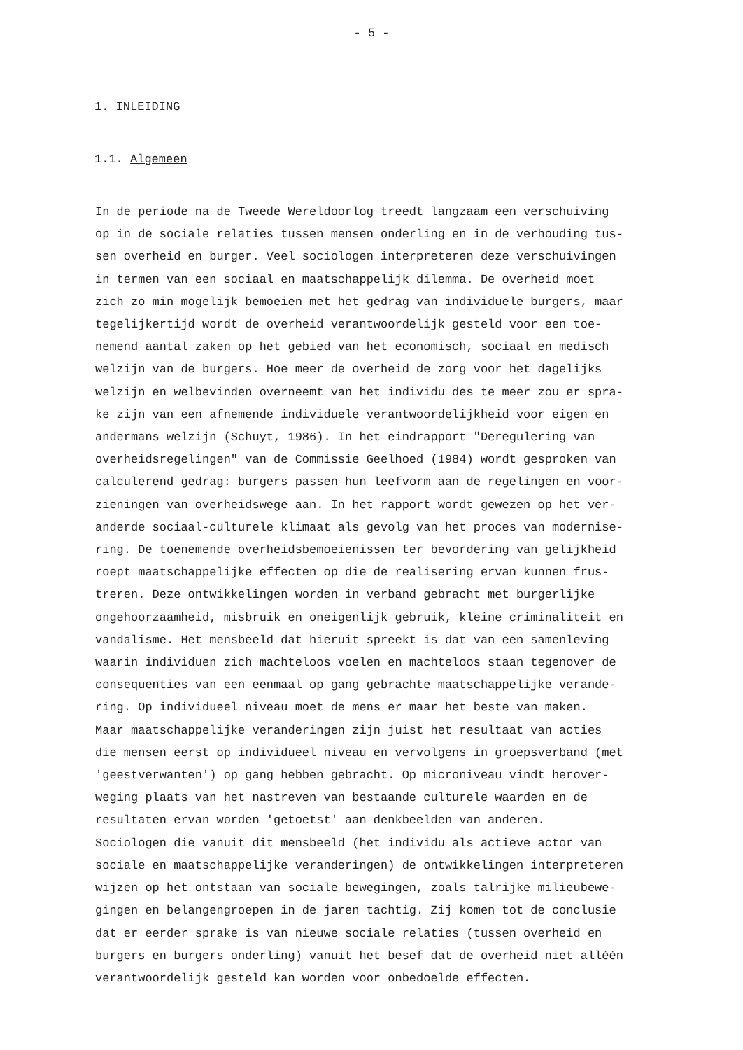- 5 -
1. INLEIDING
1.1. Algemeen
In de periode na de Tweede Wereldoorlog treedt langzaam een verschuiving op in de sociale relaties tussen mensen onderling en in de verhouding tus- sen overheid en burger. Veel sociologen interpreteren deze verschuivingen in termen van een sociaal en maatschappelijk dilemma. De overheid moet zich zo min mogelijk bemoeien met het gedrag van individuele burgers, maar tegelijkertijd wordt de overheid verantwoordelijk gesteld voor een toe- nemend aantal zaken op het gebied van het economisch, sociaal en medisch welzijn van de burgers. Hoe meer de overheid de zorg voor het dagelijks welzijn en welbevinden overneemt van het individu des te meer zou er spra- ke zijn van een afnemende individuele verantwoordelijkheid voor eigen en andermans welzijn (Schuyt, 1986). In het eindrapport "Deregulering van overheidsregelingen" van de Commissie Geelhoed (1984) wordt gesproken van calculerend gedrag: burgers passen hun leefvorm aan de regelingen en voor- zieningen van overheidswege aan. In het rapport wordt gewezen op het ver- anderde sociaal-culturele klimaat als gevolg van het proces van modernise- ring. De toenemende overheidsbemoeienissen ter bevordering van gelijkheid roept maatschappelijke effecten op die de realisering ervan kunnen frus- treren. Deze ontwikkelingen worden in verband gebracht met burgerlijke ongehoorzaamheid, misbruik en oneigenlijk gebruik, kleine criminaliteit en vandalisme. Het mensbeeld dat hieruit spreekt is dat van een samenleving waarin individuen zich machteloos voelen en machteloos staan tegenover de consequenties van een eenmaal op gang gebrachte maatschappelijke verande- ring. Op individueel niveau moet de mens er maar het beste van maken. Maar maatschappelijke veranderingen zijn juist het resultaat van acties die mensen eerst op individueel niveau en vervolgens in groepsverband (met 'geestverwanten') op gang hebben gebracht. Op microniveau vindt herover- weging plaats van het nastreven van bestaande culturele waarden en de resultaten ervan worden 'getoetst' aan denkbeelden van anderen. Sociologen die vanuit dit mensbeeld (het individu als actieve actor van sociale en maatschappelijke veranderingen) de ontwikkelingen interpreteren wijzen op het ontstaan van sociale bewegingen, zoals talrijke milieubewe- gingen en belangengroepen in de jaren tachtig. Zij komen tot de conclusie dat er eerder sprake is van nieuwe sociale relaties (tussen overheid en burgers en burgers onderling) vanuit het besef dat de overheid niet alléén verantwoordelijk gesteld kan worden voor onbedoelde effecten.